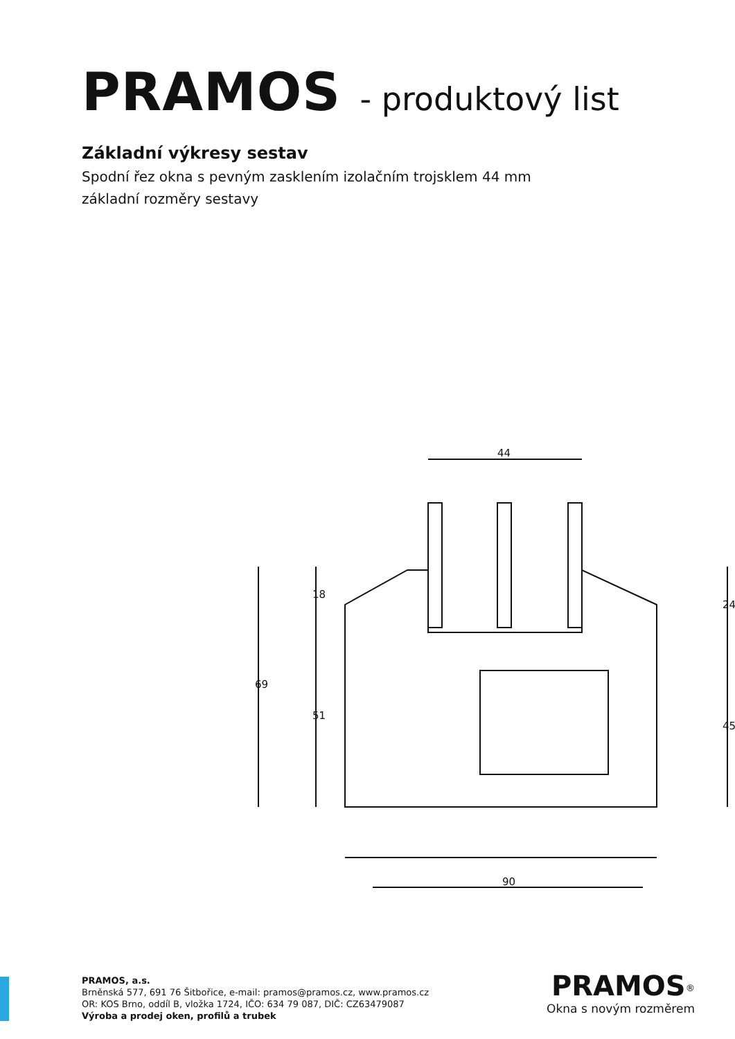PRAMOS - produktový list
Základní výkresy sestav
Spodní řez okna s pevným zasklením izolačním trojsklem 44 mm
základní rozměry sestavy
44
69
18
51
24
45
90
PRAMOS, a.s.
Brněnská 577, 691 76 Šitbořice, e-mail: pramos@pramos.cz, www.pramos.cz
OR: KOS Brno, oddíl B, vložka 1724, IČO: 634 79 087, DIČ: CZ63479087
Výroba a prodej oken, profilů a trubek
PRAMOS<sup>®</sup>
Okna s novým rozměrem